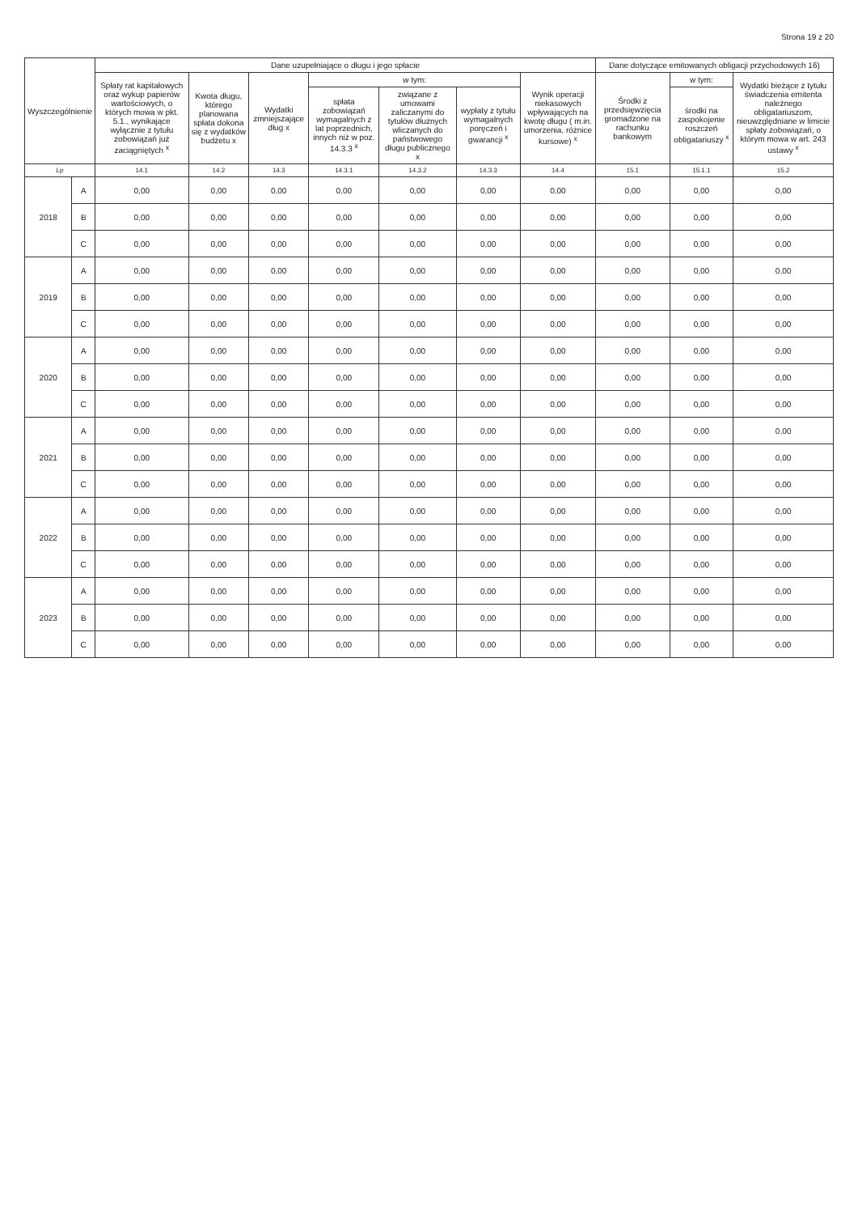Strona 19 z 20
| Wyszczególnienie | | Dane uzupełniające o długu i jego spłacie | | | | | | | Dane dotyczące emitowanych obligacji przychodowych 16) | | |
| --- | --- | --- | --- | --- | --- | --- | --- | --- | --- | --- | --- |
| | | Spłaty rat kapitałowych oraz wykup papierów wartościowych, o których mowa w pkt. 5.1., wynikające wyłącznie z tytułu zobowiązań już zaciągniętych <sup>x</sup> | Kwota długu, którego planowana spłata dokona się z wydatków budżetu x | Wydatki zmniejszające dług x | w tym: | | | Wynik operacji niekasowych wpływających na kwotę długu ( m.in. umorzenia, różnice kursowe) <sup>x</sup> | Środki z przedsięwzięcia gromadzone na rachunku bankowym | w tym: | Wydatki bieżące z tytułu świadczenia emitenta należnego obligatariuszom, nieuwzględniane w limicie spłaty zobowiązań, o którym mowa w art. 243 ustawy <sup>x</sup> |
| | | | | | spłata zobowiązań wymagalnych z lat poprzednich, innych niż w poz. 14.3.3 <sup>x</sup> | związane z umowami zaliczanymi do tytułów dłużnych wliczanych do państwowego długu publicznego x | wypłaty z tytułu wymagalnych poręczeń i gwarancji <sup>x</sup> | | | środki na zaspokojenie roszczeń obligatariuszy <sup>x</sup> | |
| Lp | | 14.1 | 14.2 | 14.3 | 14.3.1 | 14.3.2 | 14.3.3 | 14.4 | 15.1 | 15.1.1 | 15.2 |
| 2018 | A | 0,00 | 0,00 | 0,00 | 0,00 | 0,00 | 0,00 | 0,00 | 0,00 | 0,00 | 0,00 |
| | B | 0,00 | 0,00 | 0,00 | 0,00 | 0,00 | 0,00 | 0,00 | 0,00 | 0,00 | 0,00 |
| | C | 0,00 | 0,00 | 0,00 | 0,00 | 0,00 | 0,00 | 0,00 | 0,00 | 0,00 | 0,00 |
| 2019 | A | 0,00 | 0,00 | 0,00 | 0,00 | 0,00 | 0,00 | 0,00 | 0,00 | 0,00 | 0,00 |
| | B | 0,00 | 0,00 | 0,00 | 0,00 | 0,00 | 0,00 | 0,00 | 0,00 | 0,00 | 0,00 |
| | C | 0,00 | 0,00 | 0,00 | 0,00 | 0,00 | 0,00 | 0,00 | 0,00 | 0,00 | 0,00 |
| 2020 | A | 0,00 | 0,00 | 0,00 | 0,00 | 0,00 | 0,00 | 0,00 | 0,00 | 0,00 | 0,00 |
| | B | 0,00 | 0,00 | 0,00 | 0,00 | 0,00 | 0,00 | 0,00 | 0,00 | 0,00 | 0,00 |
| | C | 0,00 | 0,00 | 0,00 | 0,00 | 0,00 | 0,00 | 0,00 | 0,00 | 0,00 | 0,00 |
| 2021 | A | 0,00 | 0,00 | 0,00 | 0,00 | 0,00 | 0,00 | 0,00 | 0,00 | 0,00 | 0,00 |
| | B | 0,00 | 0,00 | 0,00 | 0,00 | 0,00 | 0,00 | 0,00 | 0,00 | 0,00 | 0,00 |
| | C | 0,00 | 0,00 | 0,00 | 0,00 | 0,00 | 0,00 | 0,00 | 0,00 | 0,00 | 0,00 |
| 2022 | A | 0,00 | 0,00 | 0,00 | 0,00 | 0,00 | 0,00 | 0,00 | 0,00 | 0,00 | 0,00 |
| | B | 0,00 | 0,00 | 0,00 | 0,00 | 0,00 | 0,00 | 0,00 | 0,00 | 0,00 | 0,00 |
| | C | 0,00 | 0,00 | 0,00 | 0,00 | 0,00 | 0,00 | 0,00 | 0,00 | 0,00 | 0,00 |
| 2023 | A | 0,00 | 0,00 | 0,00 | 0,00 | 0,00 | 0,00 | 0,00 | 0,00 | 0,00 | 0,00 |
| | B | 0,00 | 0,00 | 0,00 | 0,00 | 0,00 | 0,00 | 0,00 | 0,00 | 0,00 | 0,00 |
| | C | 0,00 | 0,00 | 0,00 | 0,00 | 0,00 | 0,00 | 0,00 | 0,00 | 0,00 | 0,00 |